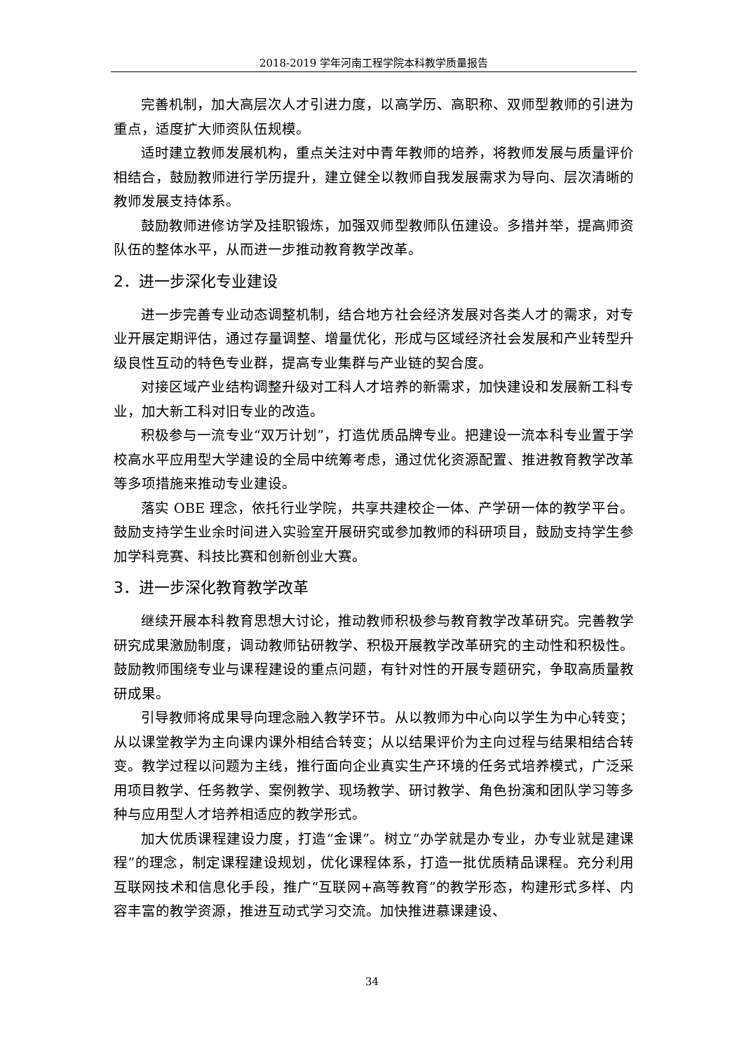2018-2019 学年河南工程学院本科教学质量报告
完善机制，加大高层次人才引进力度，以高学历、高职称、双师型教师的引进为重点，适度扩大师资队伍规模。
适时建立教师发展机构，重点关注对中青年教师的培养，将教师发展与质量评价相结合，鼓励教师进行学历提升，建立健全以教师自我发展需求为导向、层次清晰的教师发展支持体系。
鼓励教师进修访学及挂职锻炼，加强双师型教师队伍建设。多措并举，提高师资队伍的整体水平，从而进一步推动教育教学改革。
2．进一步深化专业建设
进一步完善专业动态调整机制，结合地方社会经济发展对各类人才的需求，对专业开展定期评估，通过存量调整、增量优化，形成与区域经济社会发展和产业转型升级良性互动的特色专业群，提高专业集群与产业链的契合度。
对接区域产业结构调整升级对工科人才培养的新需求，加快建设和发展新工科专业，加大新工科对旧专业的改造。
积极参与一流专业“双万计划”，打造优质品牌专业。把建设一流本科专业置于学校高水平应用型大学建设的全局中统筹考虑，通过优化资源配置、推进教育教学改革等多项措施来推动专业建设。
落实 OBE 理念，依托行业学院，共享共建校企一体、产学研一体的教学平台。鼓励支持学生业余时间进入实验室开展研究或参加教师的科研项目，鼓励支持学生参加学科竞赛、科技比赛和创新创业大赛。
3．进一步深化教育教学改革
继续开展本科教育思想大讨论，推动教师积极参与教育教学改革研究。完善教学研究成果激励制度，调动教师钻研教学、积极开展教学改革研究的主动性和积极性。鼓励教师围绕专业与课程建设的重点问题，有针对性的开展专题研究，争取高质量教研成果。
引导教师将成果导向理念融入教学环节。从以教师为中心向以学生为中心转变；从以课堂教学为主向课内课外相结合转变；从以结果评价为主向过程与结果相结合转变。教学过程以问题为主线，推行面向企业真实生产环境的任务式培养模式，广泛采用项目教学、任务教学、案例教学、现场教学、研讨教学、角色扮演和团队学习等多种与应用型人才培养相适应的教学形式。
加大优质课程建设力度，打造“金课”。树立“办学就是办专业，办专业就是建课程”的理念，制定课程建设规划，优化课程体系，打造一批优质精品课程。充分利用互联网技术和信息化手段，推广“互联网+高等教育”的教学形态，构建形式多样、内容丰富的教学资源，推进互动式学习交流。加快推进慕课建设、
34